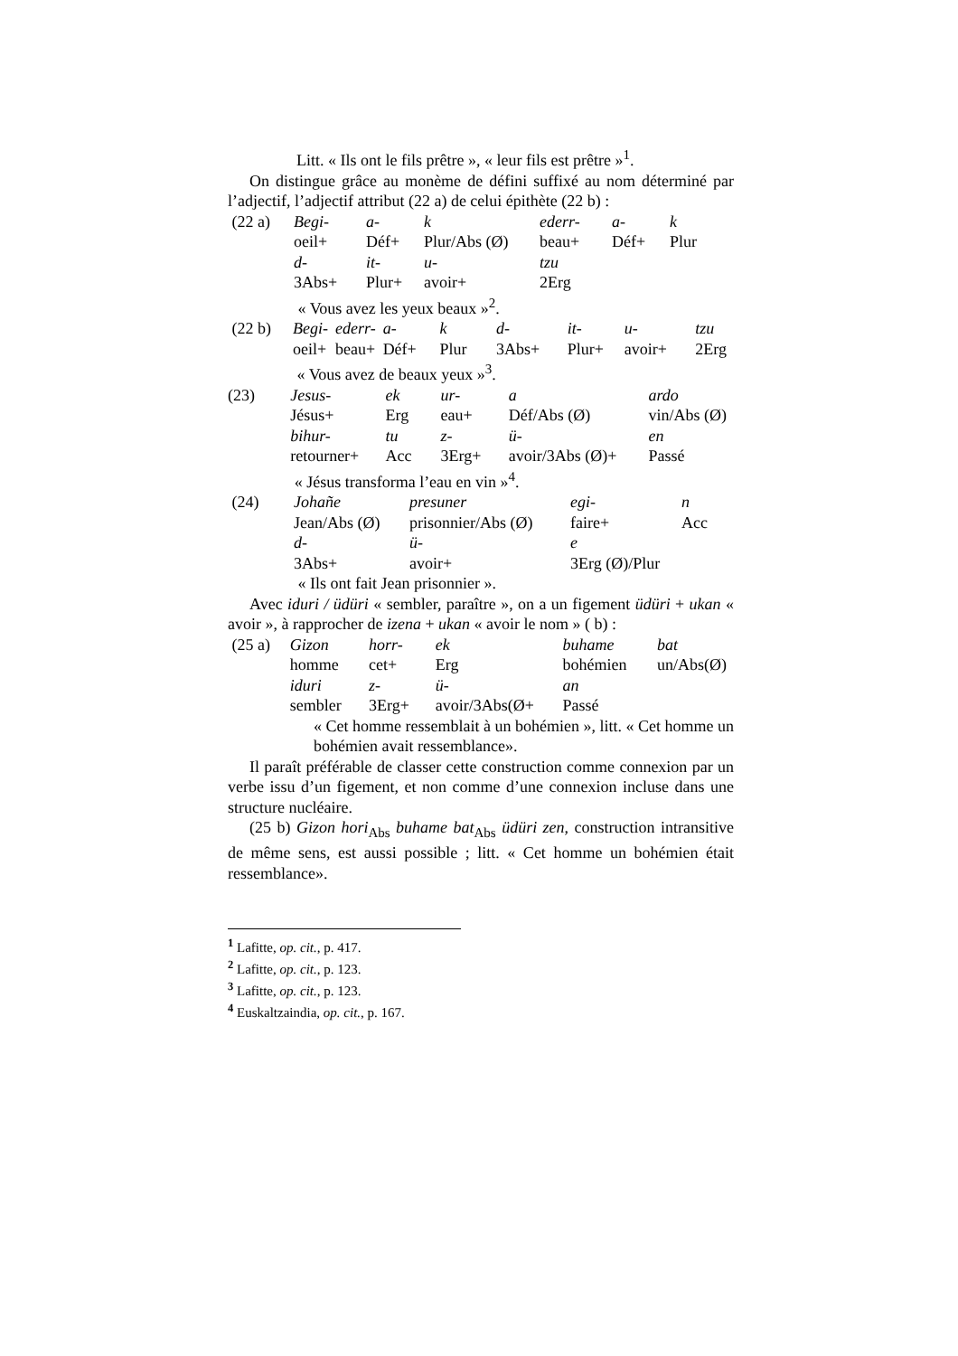Litt. « Ils ont le fils prêtre », « leur fils est prêtre »<sup>1</sup>.
On distingue grâce au monème de défini suffixé au nom déterminé par l’adjectif, l’adjectif attribut (22 a) de celui épithète (22 b) :
| (22 a) | Begi- | a- | k | ederr- | a- | k |
| | oeil+ | Déf+ | Plur/Abs (Ø) | beau+ | Déf+ | Plur |
| | d- | it- | u- | tzu | | |
| | 3Abs+ | Plur+ | avoir+ | 2Erg | | |
| | « Vous avez les yeux beaux »<sup>2</sup>. | | | | | |
| (22 b) | Begi- | ederr- | a- | k | d- | it- | u- | tzu |
| | oeil+ | beau+ | Déf+ | Plur | 3Abs+ | Plur+ | avoir+ | 2Erg |
| | « Vous avez de beaux yeux »<sup>3</sup>. | | | | | | | |
| (23) | Jesus- | ek | ur- | a | ardo |
| | Jésus+ | Erg | eau+ | Déf/Abs (Ø) | vin/Abs (Ø) |
| | bihur- | tu | z- | ü- | en |
| | retourner+ | Acc | 3Erg+ | avoir/3Abs (Ø)+ | Passé |
| | « Jésus transforma l’eau en vin »<sup>4</sup>. | | | | |
| (24) | Johañe | presuner | egi- | n |
| | Jean/Abs (Ø) | prisonnier/Abs (Ø) | faire+ | Acc |
| | d- | ü- | e | |
| | 3Abs+ | avoir+ | 3Erg (Ø)/Plur | |
| | « Ils ont fait Jean prisonnier ». | | | |
Avec iduri / üdüri « sembler, paraître », on a un figement üdüri + ukan « avoir », à rapprocher de izena + ukan « avoir le nom » ( b) :
| (25 a) | Gizon | horr- | ek | buhame | bat |
| | homme | cet+ | Erg | bohémien | un/Abs(Ø) |
| | iduri | z- | ü- | an | |
| | sembler | 3Erg+ | avoir/3Abs(Ø+ | Passé | |
« Cet homme ressemblait à un bohémien », litt. « Cet homme un bohémien avait ressemblance».
Il paraît préférable de classer cette construction comme connexion par un verbe issu d’un figement, et non comme d’une connexion incluse dans une structure nucléaire.
(25 b) Gizon hori<sub>Abs</sub> buhame bat<sub>Abs</sub> üdüri zen, construction intransitive de même sens, est aussi possible ; litt. « Cet homme un bohémien était ressemblance».
<sup>1</sup> Lafitte, op. cit., p. 417.
<sup>2</sup> Lafitte, op. cit., p. 123.
<sup>3</sup> Lafitte, op. cit., p. 123.
<sup>4</sup> Euskaltzaindia, op. cit., p. 167.